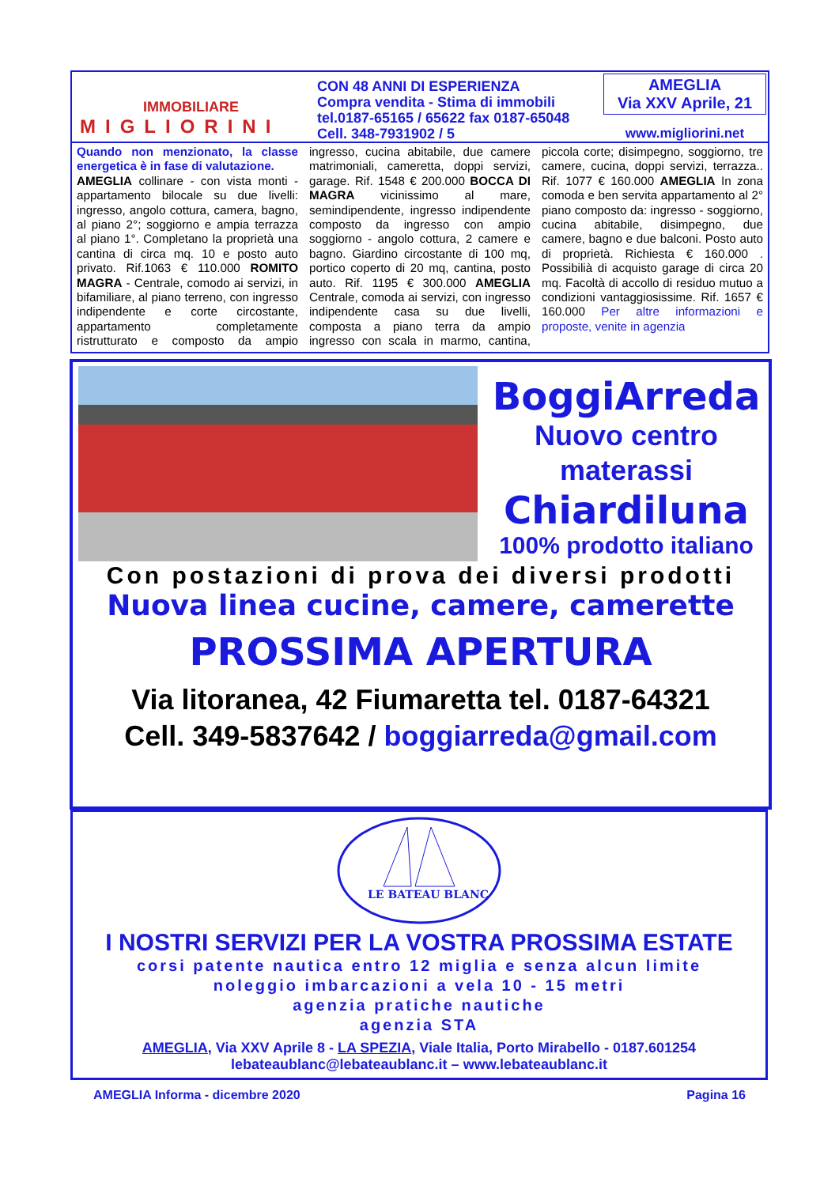IMMOBILIARE
MIGLIORINI
CON 48 ANNI DI ESPERIENZA
Compra vendita - Stima di immobili
tel.0187-65165 / 65622 fax 0187-65048
Cell. 348-7931902 / 5
AMEGLIA
Via XXV Aprile, 21
www.migliorini.net
Quando non menzionato, la classe energetica è in fase di valutazione.
AMEGLIA collinare - con vista monti - appartamento bilocale su due livelli: ingresso, angolo cottura, camera, bagno, al piano 2°; soggiorno e ampia terrazza al piano 1°. Completano la proprietà una cantina di circa mq. 10 e posto auto privato. Rif.1063 € 110.000 ROMITO MAGRA - Centrale, comodo ai servizi, in bifamiliare, al piano terreno, con ingresso indipendente e corte circostante, appartamento completamente ristrutturato e composto da ampio ingresso, cucina abitabile, due camere matrimoniali, cameretta, doppi servizi, garage. Rif. 1548 € 200.000 BOCCA DI MAGRA vicinissimo al mare, semindipendente, ingresso indipendente composto da ingresso con ampio soggiorno - angolo cottura, 2 camere e bagno. Giardino circostante di 100 mq, portico coperto di 20 mq, cantina, posto auto. Rif. 1195 € 300.000 AMEGLIA Centrale, comoda ai servizi, con ingresso indipendente casa su due livelli, composta a piano terra da ampio ingresso con scala in marmo, cantina, piccola corte; disimpegno, soggiorno, tre camere, cucina, doppi servizi, terrazza.. Rif. 1077 € 160.000 AMEGLIA In zona comoda e ben servita appartamento al 2° piano composto da: ingresso - soggiorno, cucina abitabile, disimpegno, due camere, bagno e due balconi. Posto auto di proprietà. Richiesta € 160.000 . Possibilià di acquisto garage di circa 20 mq. Facoltà di accollo di residuo mutuo a condizioni vantaggiosissime. Rif. 1657 € 160.000 Per altre informazioni e proposte, venite in agenzia
BoggiArreda
Nuovo centro
materassi
Chiardiluna
100% prodotto italiano
Con postazioni di prova dei diversi prodotti
Nuova linea cucine, camere, camerette
PROSSIMA APERTURA
Via litoranea, 42 Fiumaretta tel. 0187-64321
Cell. 349-5837642 / boggiarreda@gmail.com
LE BATEAU BLANC
I NOSTRI SERVIZI PER LA VOSTRA PROSSIMA ESTATE
corsi patente nautica entro 12 miglia e senza alcun limite
noleggio imbarcazioni a vela 10 - 15 metri
agenzia pratiche nautiche
agenzia STA
AMEGLIA, Via XXV Aprile 8 - LA SPEZIA, Viale Italia, Porto Mirabello - 0187.601254
lebateaublanc@lebateaublanc.it – www.lebateaublanc.it
AMEGLIA Informa - dicembre 2020 Pagina 16